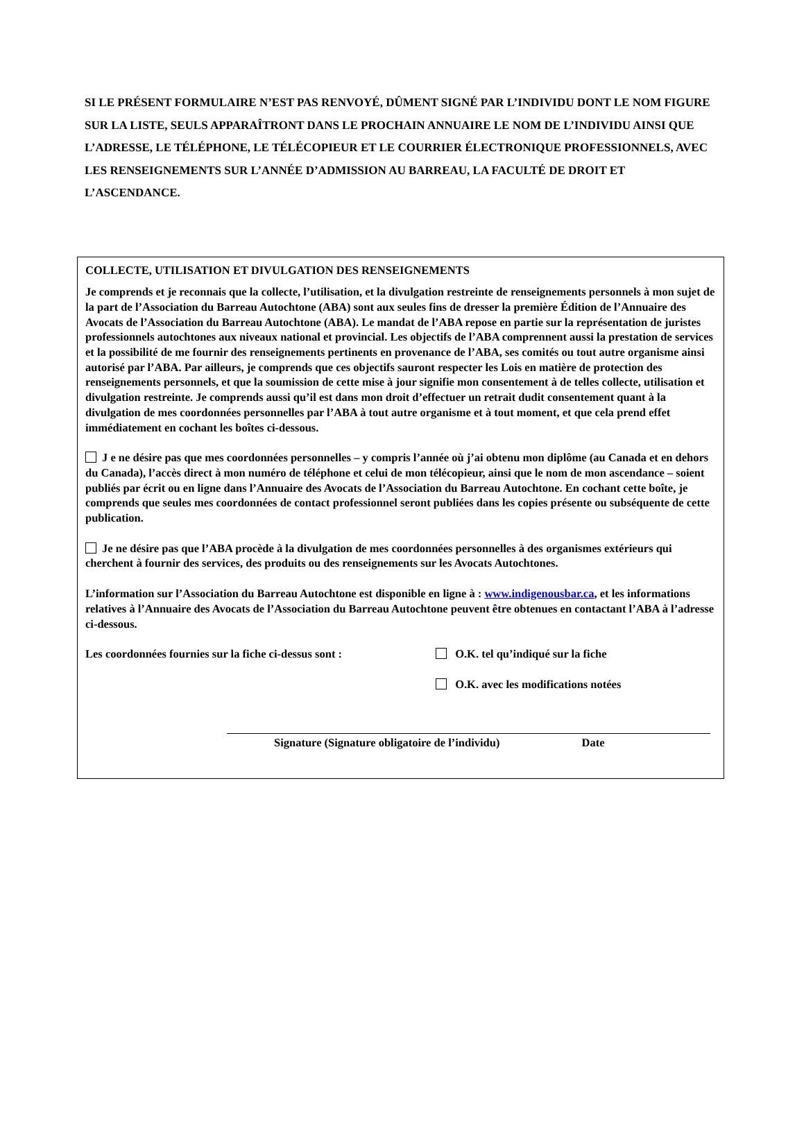SI LE PRÉSENT FORMULAIRE N’EST PAS RENVOYÉ, DÛMENT SIGNÉ PAR L’INDIVIDU DONT LE NOM FIGURE SUR LA LISTE, SEULS APPARAÎTRONT DANS LE PROCHAIN ANNUAIRE LE NOM DE L’INDIVIDU AINSI QUE L’ADRESSE, LE TÉLÉPHONE, LE TÉLÉCOPIEUR ET LE COURRIER ÉLECTRONIQUE PROFESSIONNELS, AVEC LES RENSEIGNEMENTS SUR L’ANNÉE D’ADMISSION AU BARREAU, LA FACULTÉ DE DROIT ET L’ASCENDANCE.
COLLECTE, UTILISATION ET DIVULGATION DES RENSEIGNEMENTS
Je comprends et je reconnais que la collecte, l’utilisation, et la divulgation restreinte de renseignements personnels à mon sujet de la part de l’Association du Barreau Autochtone (ABA) sont aux seules fins de dresser la première Édition de l’Annuaire des Avocats de l’Association du Barreau Autochtone (ABA). Le mandat de l’ABA repose en partie sur la représentation de juristes professionnels autochtones aux niveaux national et provincial. Les objectifs de l’ABA comprennent aussi la prestation de services et la possibilité de me fournir des renseignements pertinents en provenance de l’ABA, ses comités ou tout autre organisme ainsi autorisé par l’ABA. Par ailleurs, je comprends que ces objectifs sauront respecter les Lois en matière de protection des renseignements personnels, et que la soumission de cette mise à jour signifie mon consentement à de telles collecte, utilisation et divulgation restreinte. Je comprends aussi qu’il est dans mon droit d’effectuer un retrait dudit consentement quant à la divulgation de mes coordonnées personnelles par l’ABA à tout autre organisme et à tout moment, et que cela prend effet immédiatement en cochant les boîtes ci-dessous.
J e ne désire pas que mes coordonnées personnelles – y compris l’année où j’ai obtenu mon diplôme (au Canada et en dehors du Canada), l’accès direct à mon numéro de téléphone et celui de mon télécopieur, ainsi que le nom de mon ascendance – soient publiés par écrit ou en ligne dans l’Annuaire des Avocats de l’Association du Barreau Autochtone. En cochant cette boîte, je comprends que seules mes coordonnées de contact professionnel seront publiées dans les copies présente ou subséquente de cette publication.
Je ne désire pas que l’ABA procède à la divulgation de mes coordonnées personnelles à des organismes extérieurs qui cherchent à fournir des services, des produits ou des renseignements sur les Avocats Autochtones.
L’information sur l’Association du Barreau Autochtone est disponible en ligne à : www.indigenousbar.ca, et les informations relatives à l’Annuaire des Avocats de l’Association du Barreau Autochtone peuvent être obtenues en contactant l’ABA à l’adresse ci-dessous.
Les coordonnées fournies sur la fiche ci-dessus sont :
O.K. tel qu’indiqué sur la fiche
O.K. avec les modifications notées
Signature (Signature obligatoire de l’individu) Date